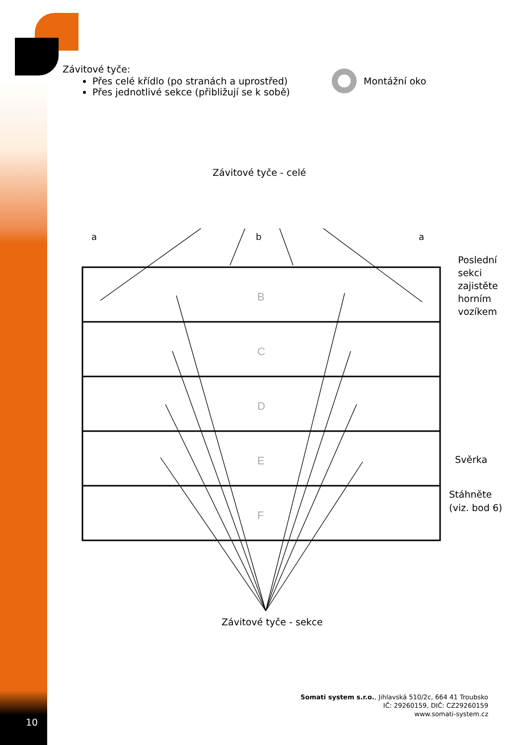Závitové tyče:
Přes celé křídlo (po stranách a uprostřed)
Přes jednotlivé sekce (přibližují se k sobě)
Montážní oko
Závitové tyče - celé
B
C
D
E
F
a
b
a
Poslední
sekci
zajistěte
horním
vozíkem
Svěrka
Stáhněte
(viz. bod 6)
Závitové tyče - sekce
Somati system s.r.o., Jihlavská 510/2c, 664 41 Troubsko
IČ: 29260159, DIČ: CZ29260159
www.somati-system.cz
10